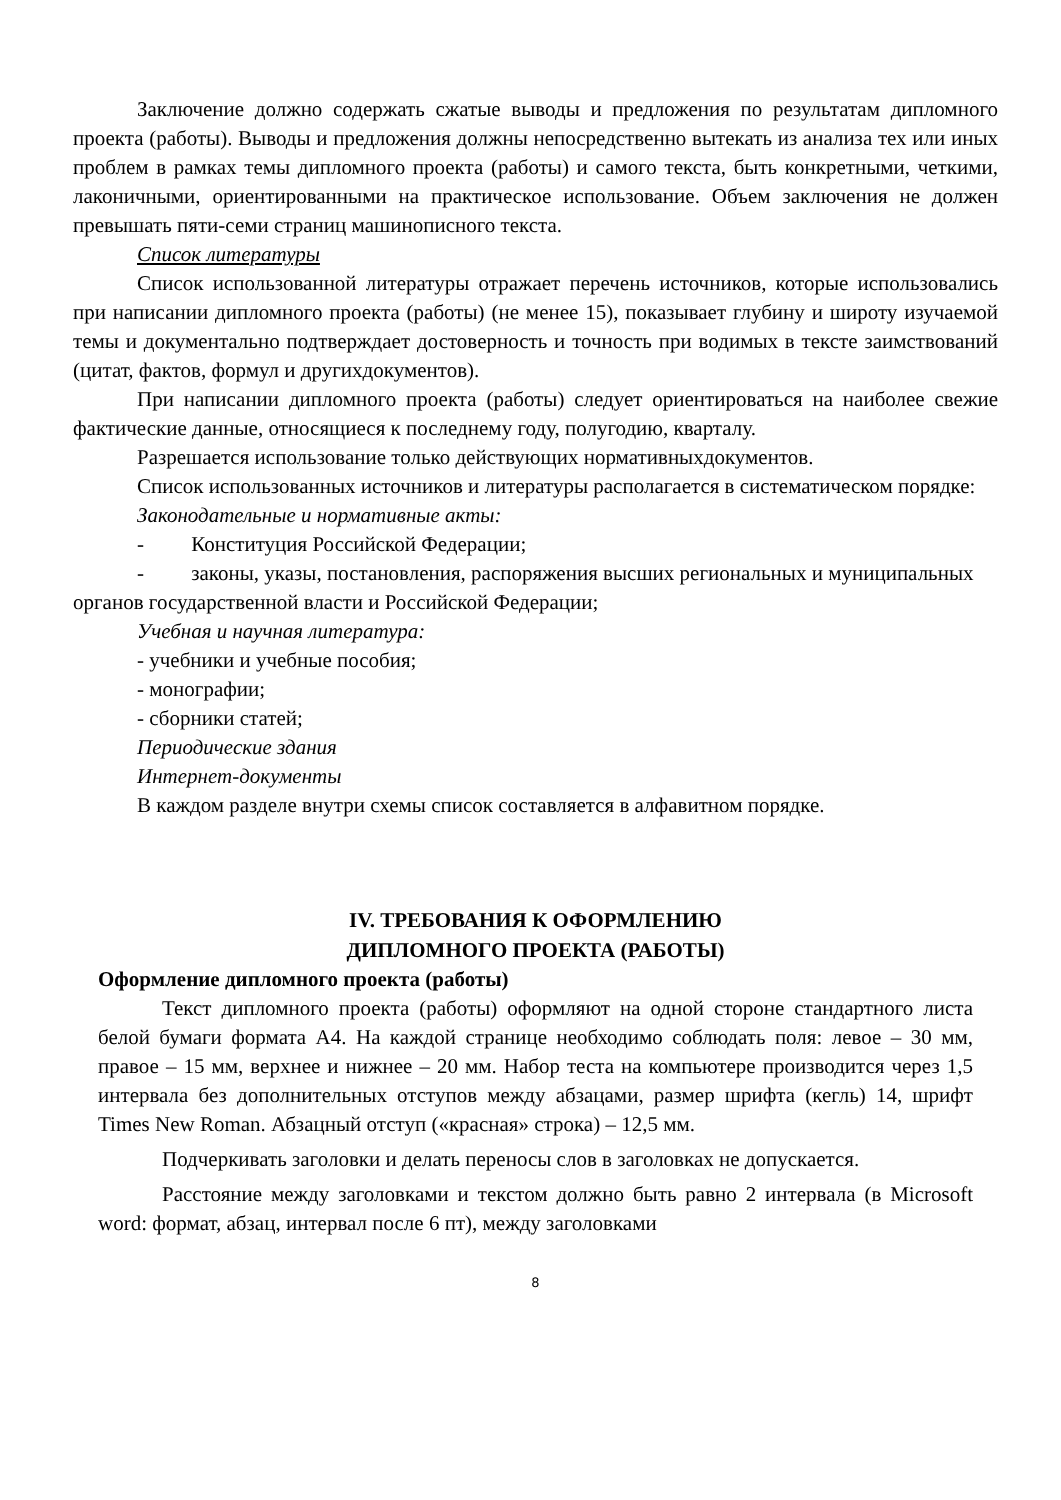Заключение должно содержать сжатые выводы и предложения по результатам дипломного проекта (работы). Выводы и предложения должны непосредственно вытекать из анализа тех или иных проблем в рамках темы дипломного проекта (работы) и самого текста, быть конкретными, четкими, лаконичными, ориентированными на практическое использование. Объем заключения не должен превышать пяти-семи страниц машинописного текста.
Список литературы
Список использованной литературы отражает перечень источников, которые использовались при написании дипломного проекта (работы) (не менее 15), показывает глубину и широту изучаемой темы и документально подтверждает достоверность и точность при водимых в тексте заимствований (цитат, фактов, формул и другихдокументов).
При написании дипломного проекта (работы) следует ориентироваться на наиболее свежие фактические данные, относящиеся к последнему году, полугодию, кварталу.
Разрешается использование только действующих нормативныхдокументов.
Список использованных источников и литературы располагается в систематическом порядке:
Законодательные и нормативные акты:
- Конституция Российской Федерации;
- законы, указы, постановления, распоряжения высших региональных и муниципальных органов государственной власти и Российской Федерации;
Учебная и научная литература:
- учебники и учебные пособия;
- монографии;
- сборники статей;
Периодические здания
Интернет-документы
В каждом разделе внутри схемы список составляется в алфавитном порядке.
IV. ТРЕБОВАНИЯ К ОФОРМЛЕНИЮ
ДИПЛОМНОГО ПРОЕКТА (РАБОТЫ)
Оформление дипломного проекта (работы)
Текст дипломного проекта (работы) оформляют на одной стороне стандартного листа белой бумаги формата А4. На каждой странице необходимо соблюдать поля: левое – 30 мм, правое – 15 мм, верхнее и нижнее – 20 мм. Набор теста на компьютере производится через 1,5 интервала без дополнительных отступов между абзацами, размер шрифта (кегль) 14, шрифт Times New Roman. Абзацный отступ («красная» строка) – 12,5 мм.
Подчеркивать заголовки и делать переносы слов в заголовках не допускается.
Расстояние между заголовками и текстом должно быть равно 2 интервала (в Microsoft word: формат, абзац, интервал после 6 пт), между заголовками
8